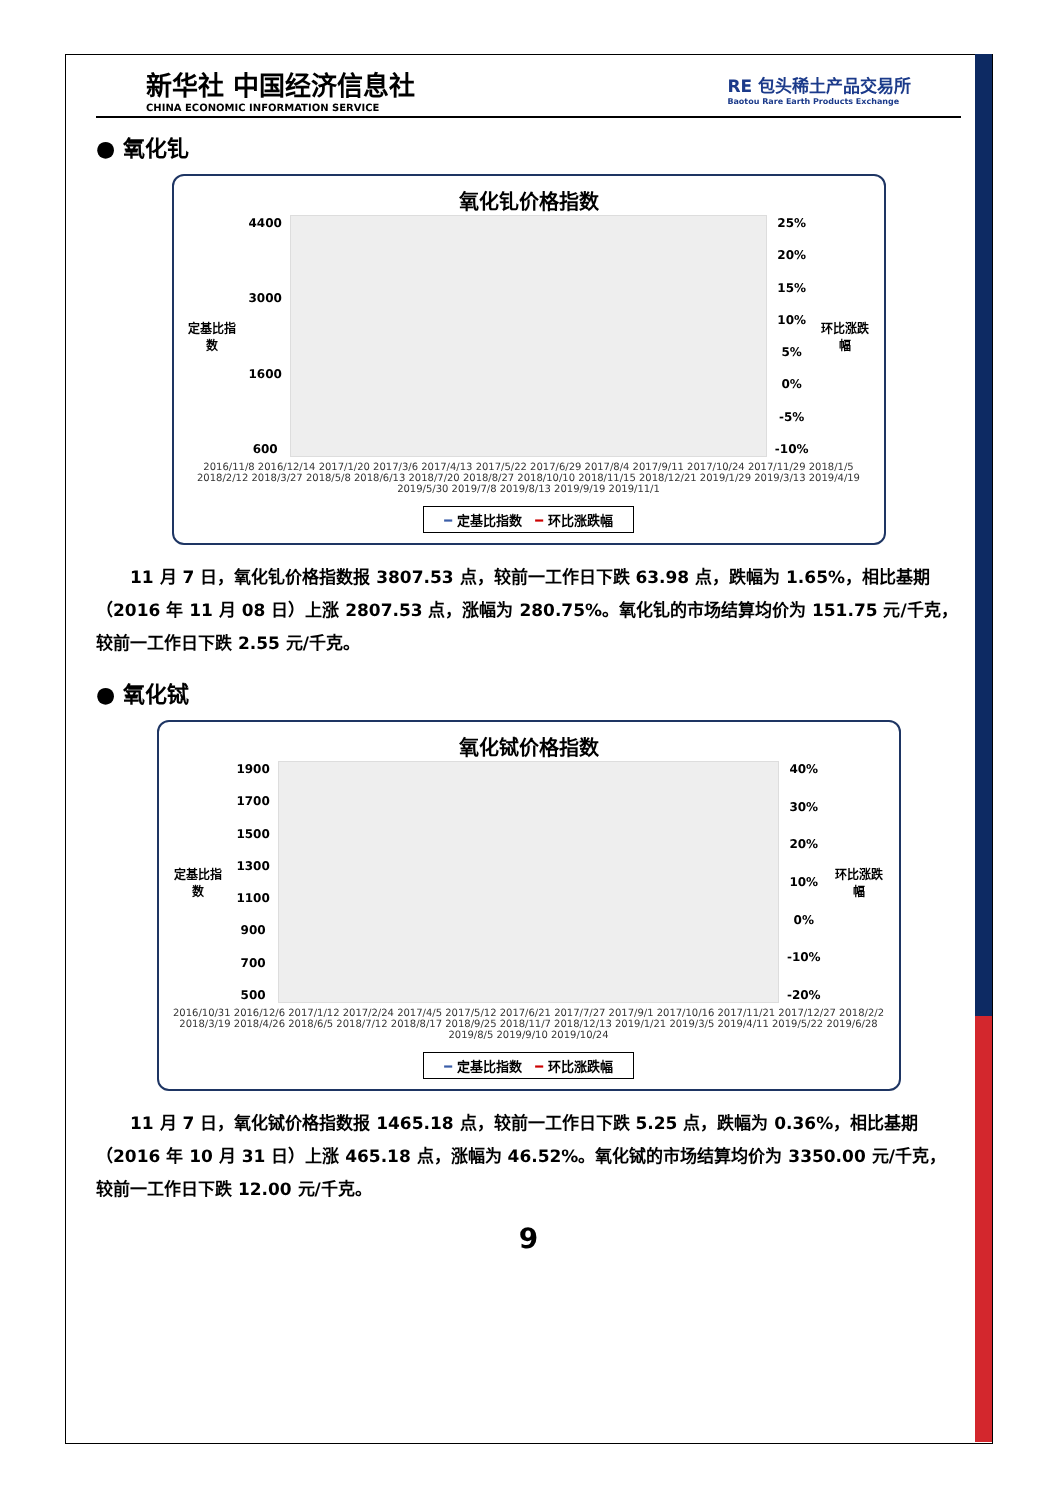新华社 中国经济信息社
CHINA ECONOMIC INFORMATION SERVICE
RE 包头稀土产品交易所
Baotou Rare Earth Products Exchange
● 氧化钆
氧化钆价格指数
定基比指数
4400
3000
1600
600
25%
20%
15%
10%
5%
0%
-5%
-10%
环比涨跌幅
2016/11/8 2016/12/14 2017/1/20 2017/3/6 2017/4/13 2017/5/22 2017/6/29 2017/8/4 2017/9/11 2017/10/24 2017/11/29 2018/1/5 2018/2/12 2018/3/27 2018/5/8 2018/6/13 2018/7/20 2018/8/27 2018/10/10 2018/11/15 2018/12/21 2019/1/29 2019/3/13 2019/4/19 2019/5/30 2019/7/8 2019/8/13 2019/9/19 2019/11/1
━ 定基比指数 ━ 环比涨跌幅
11 月 7 日，氧化钆价格指数报 3807.53 点，较前一工作日下跌 63.98 点，跌幅为 1.65%，相比基期（2016 年 11 月 08 日）上涨 2807.53 点，涨幅为 280.75%。氧化钆的市场结算均价为 151.75 元/千克，较前一工作日下跌 2.55 元/千克。
● 氧化铽
氧化铽价格指数
定基比指数
1900
1700
1500
1300
1100
900
700
500
40%
30%
20%
10%
0%
-10%
-20%
环比涨跌幅
2016/10/31 2016/12/6 2017/1/12 2017/2/24 2017/4/5 2017/5/12 2017/6/21 2017/7/27 2017/9/1 2017/10/16 2017/11/21 2017/12/27 2018/2/2 2018/3/19 2018/4/26 2018/6/5 2018/7/12 2018/8/17 2018/9/25 2018/11/7 2018/12/13 2019/1/21 2019/3/5 2019/4/11 2019/5/22 2019/6/28 2019/8/5 2019/9/10 2019/10/24
━ 定基比指数 ━ 环比涨跌幅
11 月 7 日，氧化铽价格指数报 1465.18 点，较前一工作日下跌 5.25 点，跌幅为 0.36%，相比基期（2016 年 10 月 31 日）上涨 465.18 点，涨幅为 46.52%。氧化铽的市场结算均价为 3350.00 元/千克，较前一工作日下跌 12.00 元/千克。
9